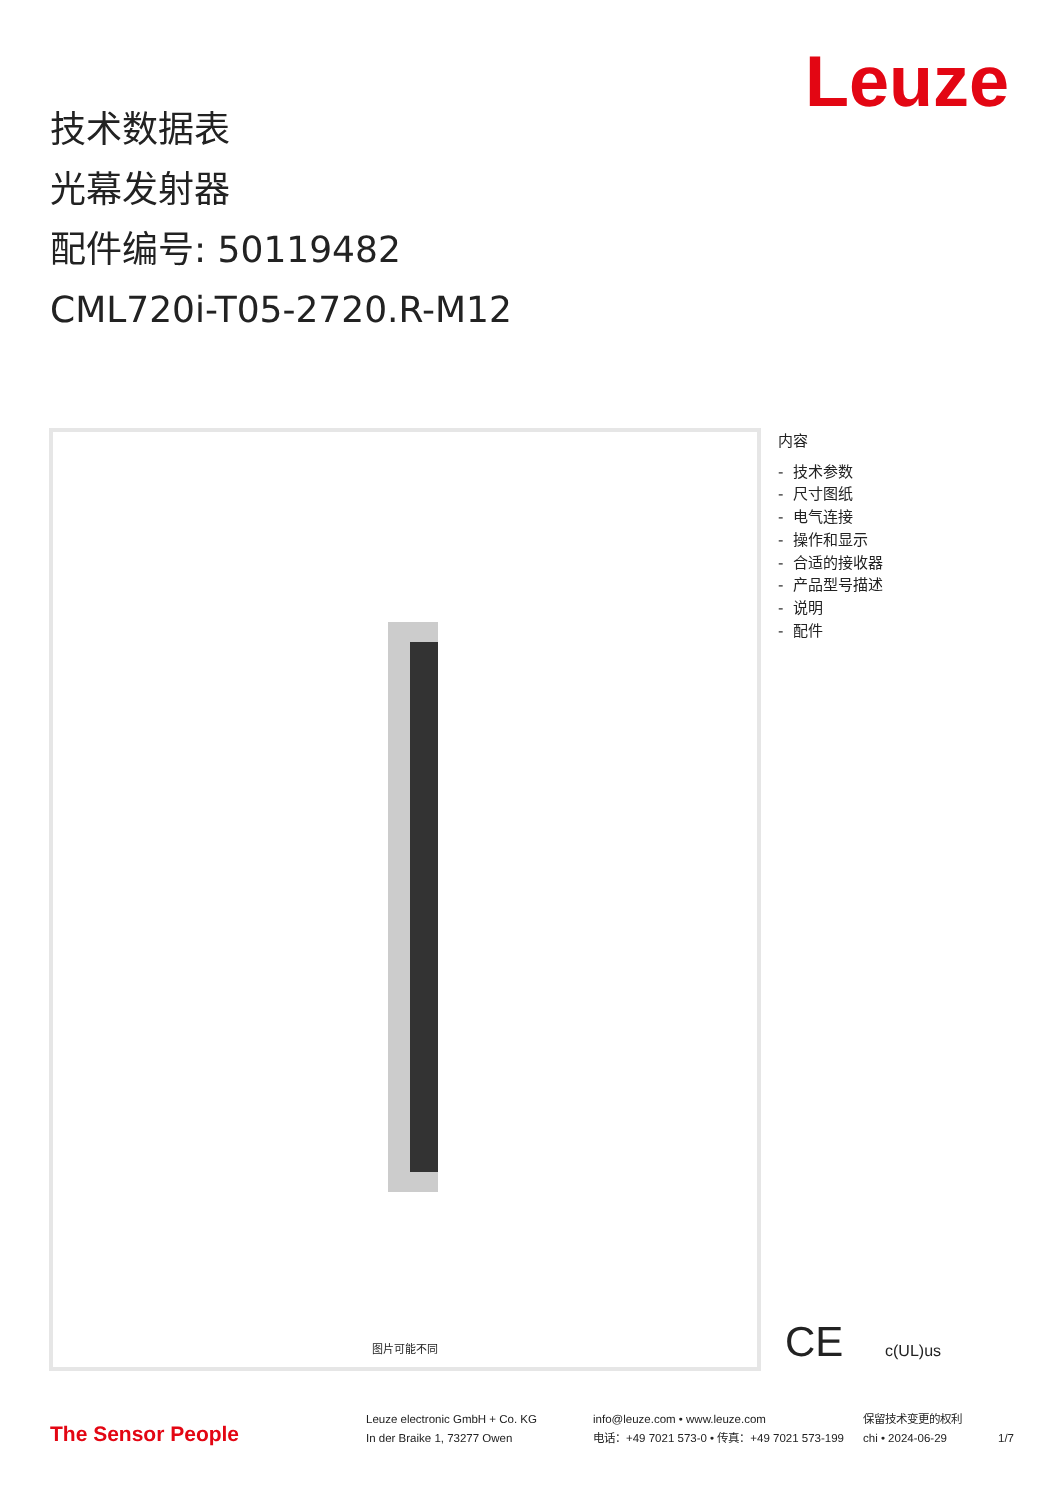Leuze
技术数据表
光幕发射器
配件编号: 50119482
CML720i-T05-2720.R-M12
图片可能不同
内容
- 技术参数
- 尺寸图纸
- 电气连接
- 操作和显示
- 合适的接收器
- 产品型号描述
- 说明
- 配件
CE c(UL)us
The Sensor People
Leuze electronic GmbH + Co. KG
In der Braike 1, 73277 Owen
info@leuze.com • www.leuze.com
电话：+49 7021 573-0 • 传真：+49 7021 573-199
保留技术变更的权利
chi • 2024-06-29
1/7